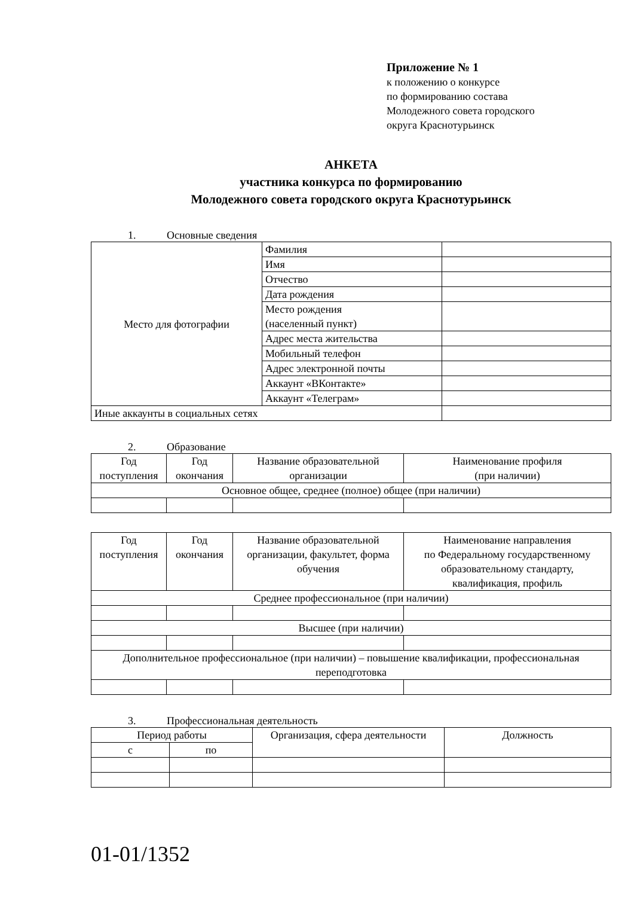Приложение № 1
к положению о конкурсе
по формированию состава
Молодежного совета городского
округа Краснотурьинск
АНКЕТА
участника конкурса по формированию
Молодежного совета городского округа Краснотурьинск
1. Основные сведения
| Место для фотографии | Фамилия | |
| | Имя | |
| | Отчество | |
| | Дата рождения | |
| | Место рождения (населенный пункт) | |
| | Адрес места жительства | |
| | Мобильный телефон | |
| | Адрес электронной почты | |
| | Аккаунт «ВКонтакте» | |
| | Аккаунт «Телеграм» | |
| Иные аккаунты в социальных сетях | | |
2. Образование
| Год поступления | Год окончания | Название образовательной организации | Наименование профиля (при наличии) |
| Основное общее, среднее (полное) общее (при наличии) | | | |
| Год поступления | Год окончания | Название образовательной организации, факультет, форма обучения | Наименование направления по Федеральному государственному образовательному стандарту, квалификация, профиль |
| Среднее профессиональное (при наличии) | | | |
| Высшее (при наличии) | | | |
| Дополнительное профессиональное (при наличии) – повышение квалификации, профессиональная переподготовка | | | |
3. Профессиональная деятельность
| Период работы | | Организация, сфера деятельности | Должность |
| с | по | | |
01-01/1352